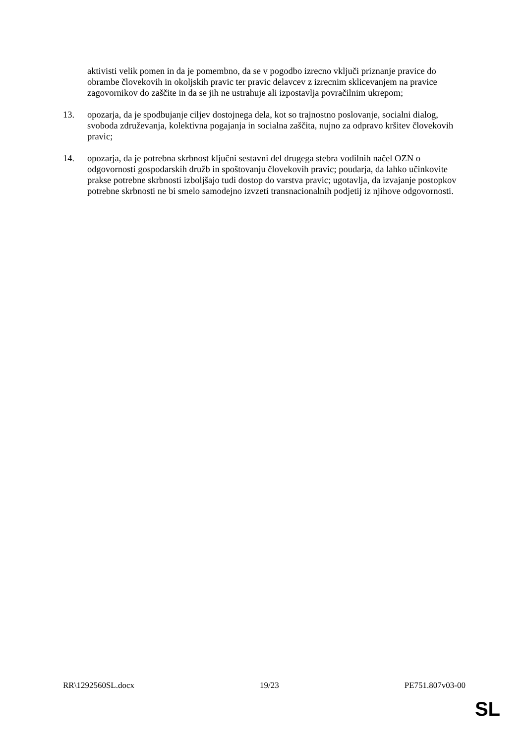aktivisti velik pomen in da je pomembno, da se v pogodbo izrecno vključi priznanje pravice do obrambe človekovih in okoljskih pravic ter pravic delavcev z izrecnim sklicevanjem na pravice zagovornikov do zaščite in da se jih ne ustrahuje ali izpostavlja povračilnim ukrepom;
13. opozarja, da je spodbujanje ciljev dostojnega dela, kot so trajnostno poslovanje, socialni dialog, svoboda združevanja, kolektivna pogajanja in socialna zaščita, nujno za odpravo kršitev človekovih pravic;
14. opozarja, da je potrebna skrbnost ključni sestavni del drugega stebra vodilnih načel OZN o odgovornosti gospodarskih družb in spoštovanju človekovih pravic; poudarja, da lahko učinkovite prakse potrebne skrbnosti izboljšajo tudi dostop do varstva pravic; ugotavlja, da izvajanje postopkov potrebne skrbnosti ne bi smelo samodejno izvzeti transnacionalnih podjetij iz njihove odgovornosti.
RR\1292560SL.docx 19/23 PE751.807v03-00
SL